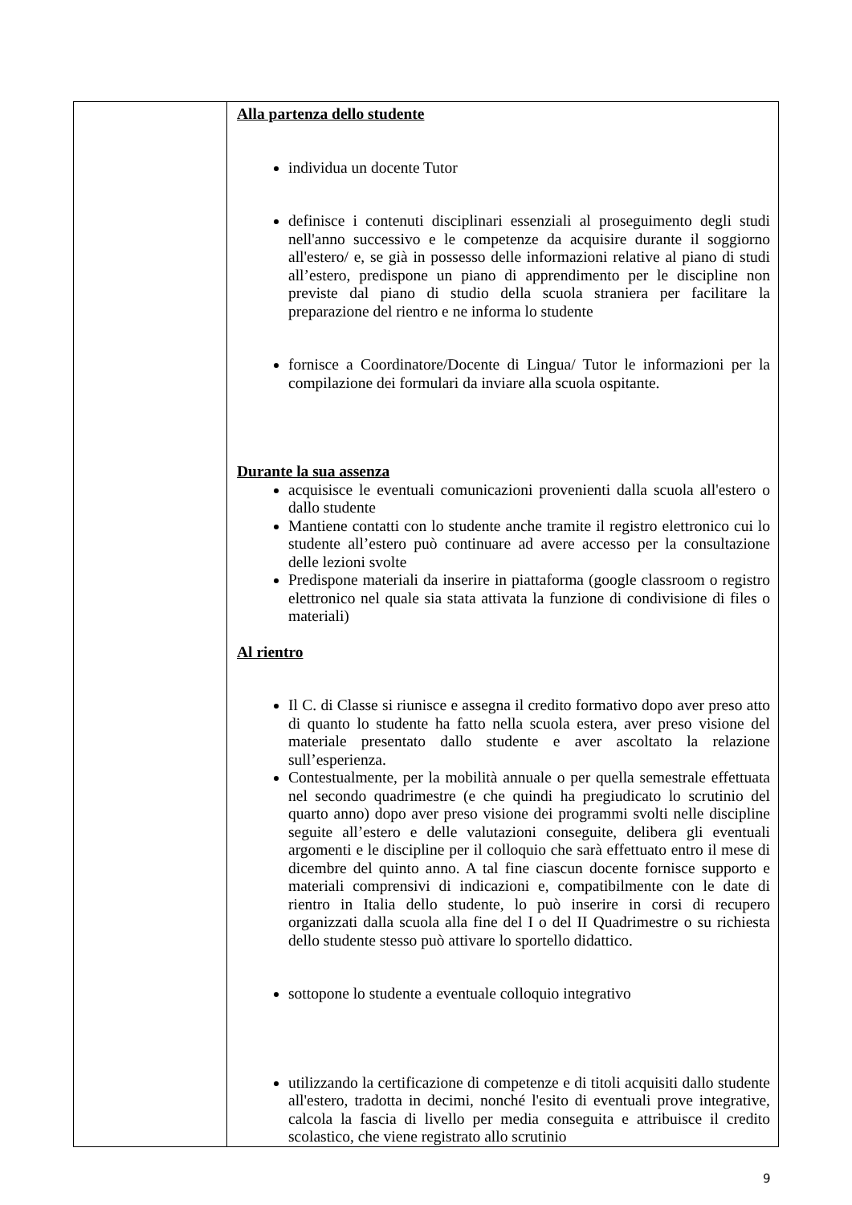| | Alla partenza dello studente individua un docente Tutor definisce i contenuti disciplinari essenziali al proseguimento degli studi nell'anno successivo e le competenze da acquisire durante il soggiorno all'estero/ e, se già in possesso delle informazioni relative al piano di studi all’estero, predispone un piano di apprendimento per le discipline non previste dal piano di studio della scuola straniera per facilitare la preparazione del rientro e ne informa lo studente fornisce a Coordinatore/Docente di Lingua/ Tutor le informazioni per la compilazione dei formulari da inviare alla scuola ospitante. Durante la sua assenza acquisisce le eventuali comunicazioni provenienti dalla scuola all'estero o dallo studente Mantiene contatti con lo studente anche tramite il registro elettronico cui lo studente all’estero può continuare ad avere accesso per la consultazione delle lezioni svolte Predispone materiali da inserire in piattaforma (google classroom o registro elettronico nel quale sia stata attivata la funzione di condivisione di files o materiali) Al rientro Il C. di Classe si riunisce e assegna il credito formativo dopo aver preso atto di quanto lo studente ha fatto nella scuola estera, aver preso visione del materiale presentato dallo studente e aver ascoltato la relazione sull’esperienza. Contestualmente, per la mobilità annuale o per quella semestrale effettuata nel secondo quadrimestre (e che quindi ha pregiudicato lo scrutinio del quarto anno) dopo aver preso visione dei programmi svolti nelle discipline seguite all’estero e delle valutazioni conseguite, delibera gli eventuali argomenti e le discipline per il colloquio che sarà effettuato entro il mese di dicembre del quinto anno. A tal fine ciascun docente fornisce supporto e materiali comprensivi di indicazioni e, compatibilmente con le date di rientro in Italia dello studente, lo può inserire in corsi di recupero organizzati dalla scuola alla fine del I o del II Quadrimestre o su richiesta dello studente stesso può attivare lo sportello didattico. sottopone lo studente a eventuale colloquio integrativo utilizzando la certificazione di competenze e di titoli acquisiti dallo studente all'estero, tradotta in decimi, nonché l'esito di eventuali prove integrative, calcola la fascia di livello per media conseguita e attribuisce il credito scolastico, che viene registrato allo scrutinio |
9